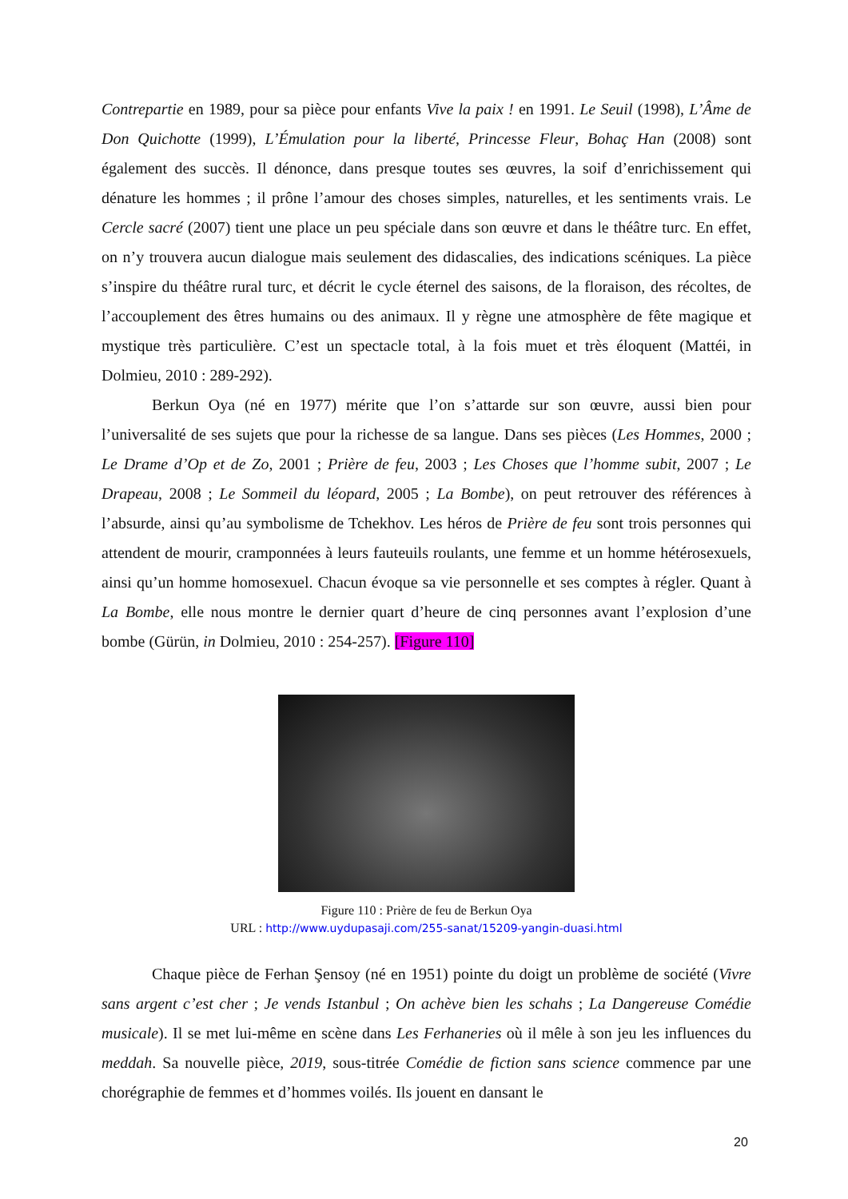Contrepartie en 1989, pour sa pièce pour enfants Vive la paix ! en 1991. Le Seuil (1998), L’Âme de Don Quichotte (1999), L’Émulation pour la liberté, Princesse Fleur, Bohaç Han (2008) sont également des succès. Il dénonce, dans presque toutes ses œuvres, la soif d’enrichissement qui dénature les hommes ; il prône l’amour des choses simples, naturelles, et les sentiments vrais. Le Cercle sacré (2007) tient une place un peu spéciale dans son œuvre et dans le théâtre turc. En effet, on n’y trouvera aucun dialogue mais seulement des didascalies, des indications scéniques. La pièce s’inspire du théâtre rural turc, et décrit le cycle éternel des saisons, de la floraison, des récoltes, de l’accouplement des êtres humains ou des animaux. Il y règne une atmosphère de fête magique et mystique très particulière. C’est un spectacle total, à la fois muet et très éloquent (Mattéi, in Dolmieu, 2010 : 289-292).
Berkun Oya (né en 1977) mérite que l’on s’attarde sur son œuvre, aussi bien pour l’universalité de ses sujets que pour la richesse de sa langue. Dans ses pièces (Les Hommes, 2000 ; Le Drame d’Op et de Zo, 2001 ; Prière de feu, 2003 ; Les Choses que l’homme subit, 2007 ; Le Drapeau, 2008 ; Le Sommeil du léopard, 2005 ; La Bombe), on peut retrouver des références à l’absurde, ainsi qu’au symbolisme de Tchekhov. Les héros de Prière de feu sont trois personnes qui attendent de mourir, cramponnées à leurs fauteuils roulants, une femme et un homme hétérosexuels, ainsi qu’un homme homosexuel. Chacun évoque sa vie personnelle et ses comptes à régler. Quant à La Bombe, elle nous montre le dernier quart d’heure de cinq personnes avant l’explosion d’une bombe (Gürün, in Dolmieu, 2010 : 254-257). [Figure 110]
Figure 110 : Prière de feu de Berkun Oya
URL : http://www.uydupasaji.com/255-sanat/15209-yangin-duasi.html
Chaque pièce de Ferhan Şensoy (né en 1951) pointe du doigt un problème de société (Vivre sans argent c’est cher ; Je vends Istanbul ; On achève bien les schahs ; La Dangereuse Comédie musicale). Il se met lui-même en scène dans Les Ferhaneries où il mêle à son jeu les influences du meddah. Sa nouvelle pièce, 2019, sous-titrée Comédie de fiction sans science commence par une chorégraphie de femmes et d’hommes voilés. Ils jouent en dansant le
20